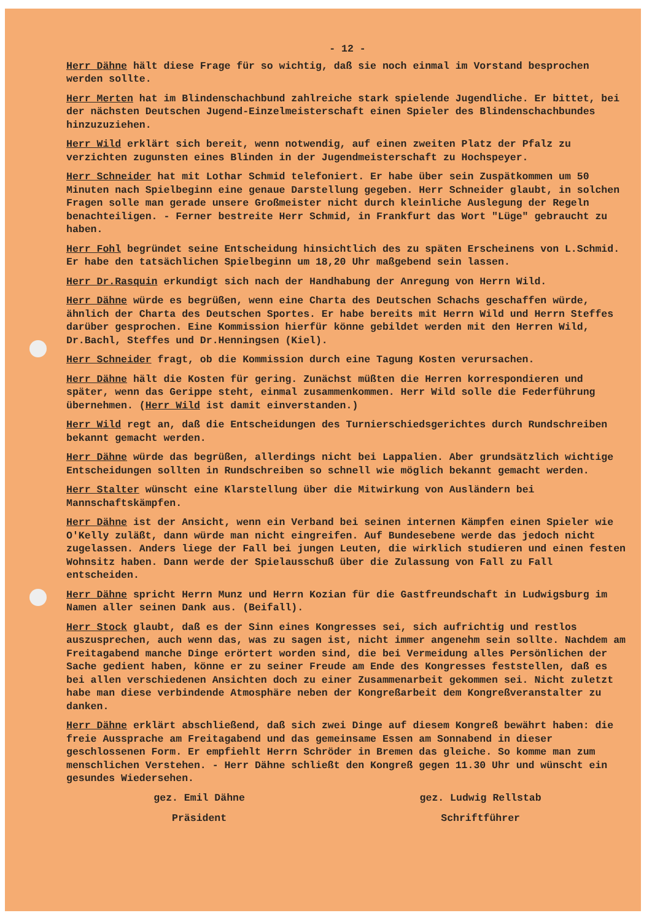- 12 -
Herr Dähne hält diese Frage für so wichtig, daß sie noch einmal im Vorstand besprochen werden sollte.
Herr Merten hat im Blindenschachbund zahlreiche stark spielende Jugendliche. Er bittet, bei der nächsten Deutschen Jugend-Einzelmeisterschaft einen Spieler des Blindenschachbundes hinzuzuziehen.
Herr Wild erklärt sich bereit, wenn notwendig, auf einen zweiten Platz der Pfalz zu verzichten zugunsten eines Blinden in der Jugendmeisterschaft zu Hochspeyer.
Herr Schneider hat mit Lothar Schmid telefoniert. Er habe über sein Zuspätkommen um 50 Minuten nach Spielbeginn eine genaue Darstellung gegeben. Herr Schneider glaubt, in solchen Fragen solle man gerade unsere Großmeister nicht durch kleinliche Auslegung der Regeln benachteiligen. - Ferner bestreite Herr Schmid, in Frankfurt das Wort "Lüge" gebraucht zu haben.
Herr Fohl begründet seine Entscheidung hinsichtlich des zu späten Erscheinens von L.Schmid. Er habe den tatsächlichen Spielbeginn um 18,20 Uhr maßgebend sein lassen.
Herr Dr.Rasquin erkundigt sich nach der Handhabung der Anregung von Herrn Wild.
Herr Dähne würde es begrüßen, wenn eine Charta des Deutschen Schachs geschaffen würde, ähnlich der Charta des Deutschen Sportes. Er habe bereits mit Herrn Wild und Herrn Steffes darüber gesprochen. Eine Kommission hierfür könne gebildet werden mit den Herren Wild, Dr.Bachl, Steffes und Dr.Henningsen (Kiel).
Herr Schneider fragt, ob die Kommission durch eine Tagung Kosten verursachen.
Herr Dähne hält die Kosten für gering. Zunächst müßten die Herren korrespondieren und später, wenn das Gerippe steht, einmal zusammenkommen. Herr Wild solle die Federführung übernehmen. (Herr Wild ist damit einverstanden.)
Herr Wild regt an, daß die Entscheidungen des Turnierschiedsgerichtes durch Rundschreiben bekannt gemacht werden.
Herr Dähne würde das begrüßen, allerdings nicht bei Lappalien. Aber grundsätzlich wichtige Entscheidungen sollten in Rundschreiben so schnell wie möglich bekannt gemacht werden.
Herr Stalter wünscht eine Klarstellung über die Mitwirkung von Ausländern bei Mannschaftskämpfen.
Herr Dähne ist der Ansicht, wenn ein Verband bei seinen internen Kämpfen einen Spieler wie O'Kelly zuläßt, dann würde man nicht eingreifen. Auf Bundesebene werde das jedoch nicht zugelassen. Anders liege der Fall bei jungen Leuten, die wirklich studieren und einen festen Wohnsitz haben. Dann werde der Spielausschuß über die Zulassung von Fall zu Fall entscheiden.
Herr Dähne spricht Herrn Munz und Herrn Kozian für die Gastfreundschaft in Ludwigsburg im Namen aller seinen Dank aus. (Beifall).
Herr Stock glaubt, daß es der Sinn eines Kongresses sei, sich aufrichtig und restlos auszusprechen, auch wenn das, was zu sagen ist, nicht immer angenehm sein sollte. Nachdem am Freitagabend manche Dinge erörtert worden sind, die bei Vermeidung alles Persönlichen der Sache gedient haben, könne er zu seiner Freude am Ende des Kongresses feststellen, daß es bei allen verschiedenen Ansichten doch zu einer Zusammenarbeit gekommen sei. Nicht zuletzt habe man diese verbindende Atmosphäre neben der Kongreßarbeit dem Kongreßveranstalter zu danken.
Herr Dähne erklärt abschließend, daß sich zwei Dinge auf diesem Kongreß bewährt haben: die freie Aussprache am Freitagabend und das gemeinsame Essen am Sonnabend in dieser geschlossenen Form. Er empfiehlt Herrn Schröder in Bremen das gleiche. So komme man zum menschlichen Verstehen. - Herr Dähne schließt den Kongreß gegen 11.30 Uhr und wünscht ein gesundes Wiedersehen.
gez. Emil Dähne
Präsident
gez. Ludwig Rellstab
Schriftführer